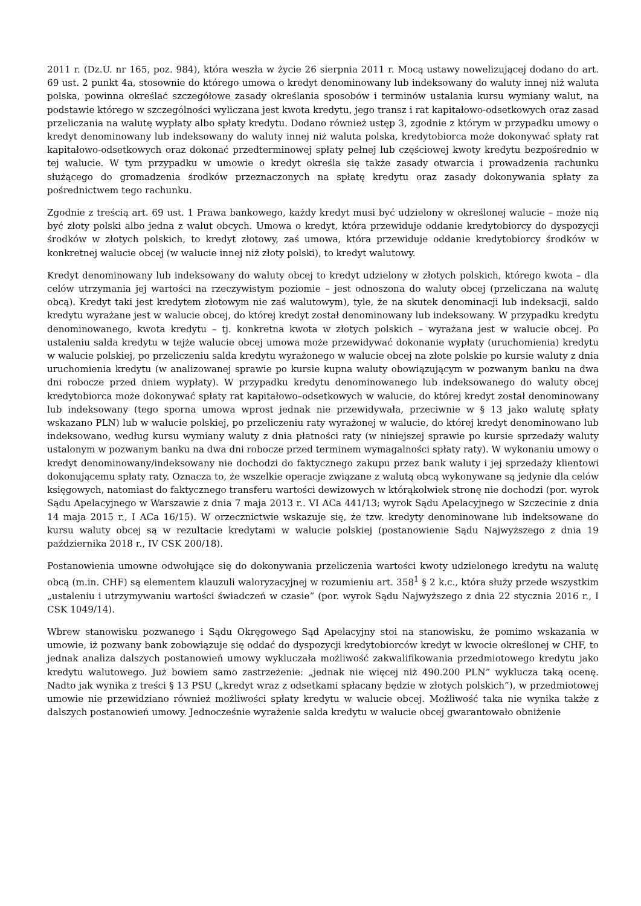2011 r. (Dz.U. nr 165, poz. 984), która weszła w życie 26 sierpnia 2011 r. Mocą ustawy nowelizującej dodano do art. 69 ust. 2 punkt 4a, stosownie do którego umowa o kredyt denominowany lub indeksowany do waluty innej niż waluta polska, powinna określać szczegółowe zasady określania sposobów i terminów ustalania kursu wymiany walut, na podstawie którego w szczególności wyliczana jest kwota kredytu, jego transz i rat kapitałowo-odsetkowych oraz zasad przeliczania na walutę wypłaty albo spłaty kredytu. Dodano również ustęp 3, zgodnie z którym w przypadku umowy o kredyt denominowany lub indeksowany do waluty innej niż waluta polska, kredytobiorca może dokonywać spłaty rat kapitałowo-odsetkowych oraz dokonać przedterminowej spłaty pełnej lub częściowej kwoty kredytu bezpośrednio w tej walucie. W tym przypadku w umowie o kredyt określa się także zasady otwarcia i prowadzenia rachunku służącego do gromadzenia środków przeznaczonych na spłatę kredytu oraz zasady dokonywania spłaty za pośrednictwem tego rachunku.
Zgodnie z treścią art. 69 ust. 1 Prawa bankowego, każdy kredyt musi być udzielony w określonej walucie – może nią być złoty polski albo jedna z walut obcych. Umowa o kredyt, która przewiduje oddanie kredytobiorcy do dyspozycji środków w złotych polskich, to kredyt złotowy, zaś umowa, która przewiduje oddanie kredytobiorcy środków w konkretnej walucie obcej (w walucie innej niż złoty polski), to kredyt walutowy.
Kredyt denominowany lub indeksowany do waluty obcej to kredyt udzielony w złotych polskich, którego kwota – dla celów utrzymania jej wartości na rzeczywistym poziomie – jest odnoszona do waluty obcej (przeliczana na walutę obcą). Kredyt taki jest kredytem złotowym nie zaś walutowym), tyle, że na skutek denominacji lub indeksacji, saldo kredytu wyrażane jest w walucie obcej, do której kredyt został denominowany lub indeksowany. W przypadku kredytu denominowanego, kwota kredytu – tj. konkretna kwota w złotych polskich – wyrażana jest w walucie obcej. Po ustaleniu salda kredytu w tejże walucie obcej umowa może przewidywać dokonanie wypłaty (uruchomienia) kredytu w walucie polskiej, po przeliczeniu salda kredytu wyrażonego w walucie obcej na złote polskie po kursie waluty z dnia uruchomienia kredytu (w analizowanej sprawie po kursie kupna waluty obowiązującym w pozwanym banku na dwa dni robocze przed dniem wypłaty). W przypadku kredytu denominowanego lub indeksowanego do waluty obcej kredytobiorca może dokonywać spłaty rat kapitałowo–odsetkowych w walucie, do której kredyt został denominowany lub indeksowany (tego sporna umowa wprost jednak nie przewidywała, przeciwnie w § 13 jako walutę spłaty wskazano PLN) lub w walucie polskiej, po przeliczeniu raty wyrażonej w walucie, do której kredyt denominowano lub indeksowano, według kursu wymiany waluty z dnia płatności raty (w niniejszej sprawie po kursie sprzedaży waluty ustalonym w pozwanym banku na dwa dni robocze przed terminem wymagalności spłaty raty). W wykonaniu umowy o kredyt denominowany/indeksowany nie dochodzi do faktycznego zakupu przez bank waluty i jej sprzedaży klientowi dokonującemu spłaty raty. Oznacza to, że wszelkie operacje związane z walutą obcą wykonywane są jedynie dla celów księgowych, natomiast do faktycznego transferu wartości dewizowych w którąkolwiek stronę nie dochodzi (por. wyrok Sądu Apelacyjnego w Warszawie z dnia 7 maja 2013 r.. VI ACa 441/13; wyrok Sądu Apelacyjnego w Szczecinie z dnia 14 maja 2015 r., I ACa 16/15). W orzecznictwie wskazuje się, że tzw. kredyty denominowane lub indeksowane do kursu waluty obcej są w rezultacie kredytami w walucie polskiej (postanowienie Sądu Najwyższego z dnia 19 października 2018 r., IV CSK 200/18).
Postanowienia umowne odwołujące się do dokonywania przeliczenia wartości kwoty udzielonego kredytu na walutę obcą (m.in. CHF) są elementem klauzuli waloryzacyjnej w rozumieniu art. 358<sup>1</sup> § 2 k.c., która służy przede wszystkim „ustaleniu i utrzymywaniu wartości świadczeń w czasie” (por. wyrok Sądu Najwyższego z dnia 22 stycznia 2016 r., I CSK 1049/14).
Wbrew stanowisku pozwanego i Sądu Okręgowego Sąd Apelacyjny stoi na stanowisku, że pomimo wskazania w umowie, iż pozwany bank zobowiązuje się oddać do dyspozycji kredytobiorców kredyt w kwocie określonej w CHF, to jednak analiza dalszych postanowień umowy wykluczała możliwość zakwalifikowania przedmiotowego kredytu jako kredytu walutowego. Już bowiem samo zastrzeżenie: „jednak nie więcej niż 490.200 PLN” wyklucza taką ocenę. Nadto jak wynika z treści § 13 PSU („kredyt wraz z odsetkami spłacany będzie w złotych polskich”), w przedmiotowej umowie nie przewidziano również możliwości spłaty kredytu w walucie obcej. Możliwość taka nie wynika także z dalszych postanowień umowy. Jednocześnie wyrażenie salda kredytu w walucie obcej gwarantowało obniżenie